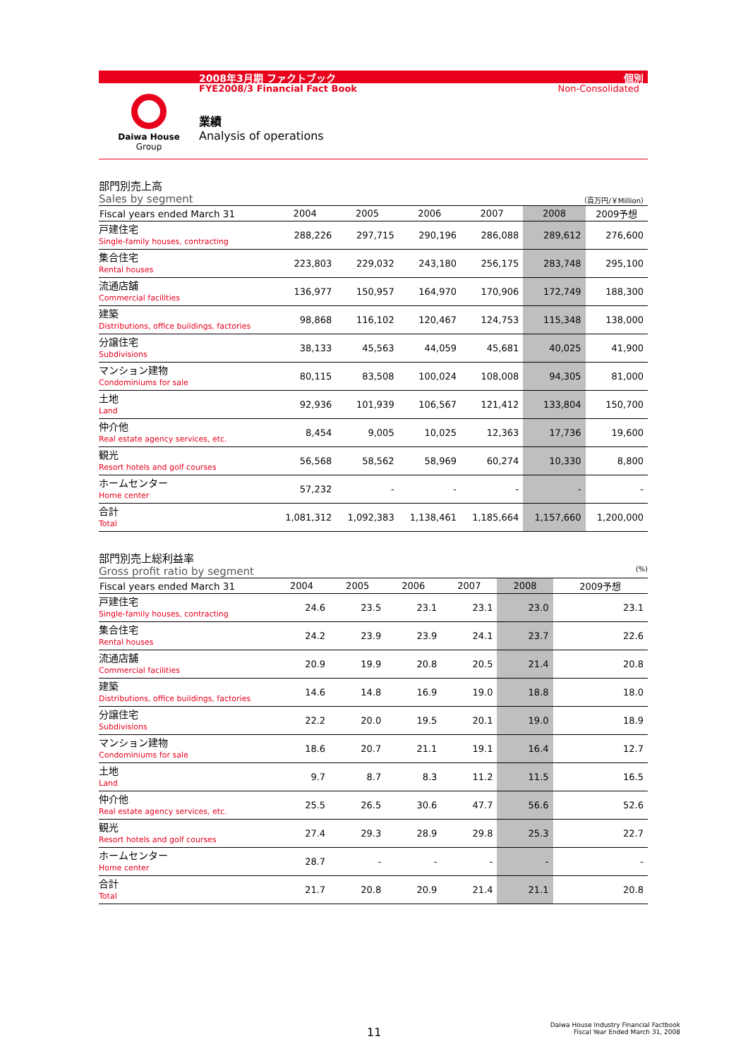2008年3月期 ファクトブック 個別
FYE2008/3 Financial Fact Book Non-Consolidated
Daiwa House
Group
業績
Analysis of operations
部門別売上高
Sales by segment （百万円/￥Million）
| Fiscal years ended March 31 | 2004 | 2005 | 2006 | 2007 | 2008 | 2009予想 |
| --- | --- | --- | --- | --- | --- | --- |
| 戸建住宅 Single-family houses, contracting | 288,226 | 297,715 | 290,196 | 286,088 | 289,612 | 276,600 |
| 集合住宅 Rental houses | 223,803 | 229,032 | 243,180 | 256,175 | 283,748 | 295,100 |
| 流通店舗 Commercial facilities | 136,977 | 150,957 | 164,970 | 170,906 | 172,749 | 188,300 |
| 建築 Distributions, office buildings, factories | 98,868 | 116,102 | 120,467 | 124,753 | 115,348 | 138,000 |
| 分譲住宅 Subdivisions | 38,133 | 45,563 | 44,059 | 45,681 | 40,025 | 41,900 |
| マンション建物 Condominiums for sale | 80,115 | 83,508 | 100,024 | 108,008 | 94,305 | 81,000 |
| 土地 Land | 92,936 | 101,939 | 106,567 | 121,412 | 133,804 | 150,700 |
| 仲介他 Real estate agency services, etc. | 8,454 | 9,005 | 10,025 | 12,363 | 17,736 | 19,600 |
| 観光 Resort hotels and golf courses | 56,568 | 58,562 | 58,969 | 60,274 | 10,330 | 8,800 |
| ホームセンター Home center | 57,232 | - | - | - | - | - |
| 合計 Total | 1,081,312 | 1,092,383 | 1,138,461 | 1,185,664 | 1,157,660 | 1,200,000 |
部門別売上総利益率
Gross profit ratio by segment (%)
| Fiscal years ended March 31 | 2004 | 2005 | 2006 | 2007 | 2008 | 2009予想 |
| --- | --- | --- | --- | --- | --- | --- |
| 戸建住宅 Single-family houses, contracting | 24.6 | 23.5 | 23.1 | 23.1 | 23.0 | 23.1 |
| 集合住宅 Rental houses | 24.2 | 23.9 | 23.9 | 24.1 | 23.7 | 22.6 |
| 流通店舗 Commercial facilities | 20.9 | 19.9 | 20.8 | 20.5 | 21.4 | 20.8 |
| 建築 Distributions, office buildings, factories | 14.6 | 14.8 | 16.9 | 19.0 | 18.8 | 18.0 |
| 分譲住宅 Subdivisions | 22.2 | 20.0 | 19.5 | 20.1 | 19.0 | 18.9 |
| マンション建物 Condominiums for sale | 18.6 | 20.7 | 21.1 | 19.1 | 16.4 | 12.7 |
| 土地 Land | 9.7 | 8.7 | 8.3 | 11.2 | 11.5 | 16.5 |
| 仲介他 Real estate agency services, etc. | 25.5 | 26.5 | 30.6 | 47.7 | 56.6 | 52.6 |
| 観光 Resort hotels and golf courses | 27.4 | 29.3 | 28.9 | 29.8 | 25.3 | 22.7 |
| ホームセンター Home center | 28.7 | - | - | - | - | - |
| 合計 Total | 21.7 | 20.8 | 20.9 | 21.4 | 21.1 | 20.8 |
11
Daiwa House Industry Financial Factbook
Fiscal Year Ended March 31, 2008